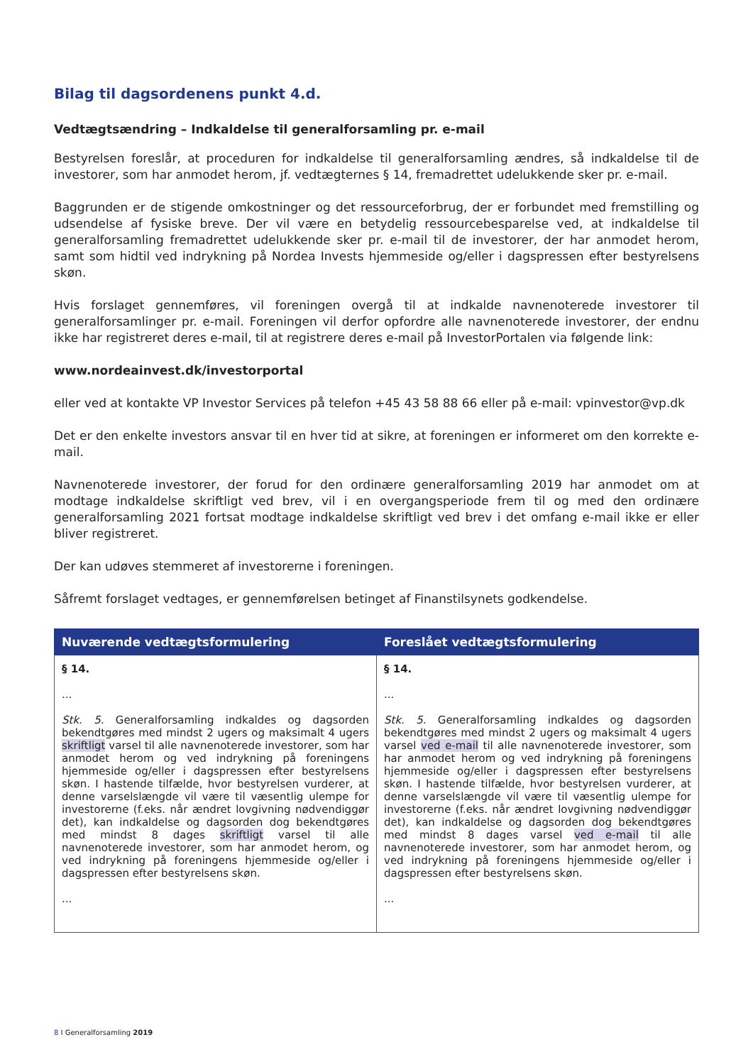Bilag til dagsordenens punkt 4.d.
Vedtægtsændring – Indkaldelse til generalforsamling pr. e-mail
Bestyrelsen foreslår, at proceduren for indkaldelse til generalforsamling ændres, så indkaldelse til de investorer, som har anmodet herom, jf. vedtægternes § 14, fremadrettet udelukkende sker pr. e-mail.
Baggrunden er de stigende omkostninger og det ressourceforbrug, der er forbundet med fremstilling og udsendelse af fysiske breve. Der vil være en betydelig ressourcebesparelse ved, at indkaldelse til generalforsamling fremadrettet udelukkende sker pr. e-mail til de investorer, der har anmodet herom, samt som hidtil ved indrykning på Nordea Invests hjemmeside og/eller i dagspressen efter bestyrelsens skøn.
Hvis forslaget gennemføres, vil foreningen overgå til at indkalde navnenoterede investorer til generalforsamlinger pr. e-mail. Foreningen vil derfor opfordre alle navnenoterede investorer, der endnu ikke har registreret deres e-mail, til at registrere deres e-mail på InvestorPortalen via følgende link:
www.nordeainvest.dk/investorportal
eller ved at kontakte VP Investor Services på telefon +45 43 58 88 66 eller på e-mail: vpinvestor@vp.dk
Det er den enkelte investors ansvar til en hver tid at sikre, at foreningen er informeret om den korrekte e-mail.
Navnenoterede investorer, der forud for den ordinære generalforsamling 2019 har anmodet om at modtage indkaldelse skriftligt ved brev, vil i en overgangsperiode frem til og med den ordinære generalforsamling 2021 fortsat modtage indkaldelse skriftligt ved brev i det omfang e-mail ikke er eller bliver registreret.
Der kan udøves stemmeret af investorerne i foreningen.
Såfremt forslaget vedtages, er gennemførelsen betinget af Finanstilsynets godkendelse.
| Nuværende vedtægtsformulering | Foreslået vedtægtsformulering |
| --- | --- |
| § 14. ... Stk. 5. Generalforsamling indkaldes og dagsorden bekendtgøres med mindst 2 ugers og maksimalt 4 ugers skriftligt varsel til alle navnenoterede investorer, som har anmodet herom og ved indrykning på foreningens hjemmeside og/eller i dagspressen efter bestyrelsens skøn. I hastende tilfælde, hvor bestyrelsen vurderer, at denne varselslængde vil være til væsentlig ulempe for investorerne (f.eks. når ændret lovgivning nødvendiggør det), kan indkaldelse og dagsorden dog bekendtgøres med mindst 8 dages skriftligt varsel til alle navnenoterede investorer, som har anmodet herom, og ved indrykning på foreningens hjemmeside og/eller i dagspressen efter bestyrelsens skøn. ... | § 14. ... Stk. 5. Generalforsamling indkaldes og dagsorden bekendtgøres med mindst 2 ugers og maksimalt 4 ugers varsel ved e-mail til alle navnenoterede investorer, som har anmodet herom og ved indrykning på foreningens hjemmeside og/eller i dagspressen efter bestyrelsens skøn. I hastende tilfælde, hvor bestyrelsen vurderer, at denne varselslængde vil være til væsentlig ulempe for investorerne (f.eks. når ændret lovgivning nødvendiggør det), kan indkaldelse og dagsorden dog bekendtgøres med mindst 8 dages varsel ved e-mail til alle navnenoterede investorer, som har anmodet herom, og ved indrykning på foreningens hjemmeside og/eller i dagspressen efter bestyrelsens skøn. ... |
8 I Generalforsamling 2019